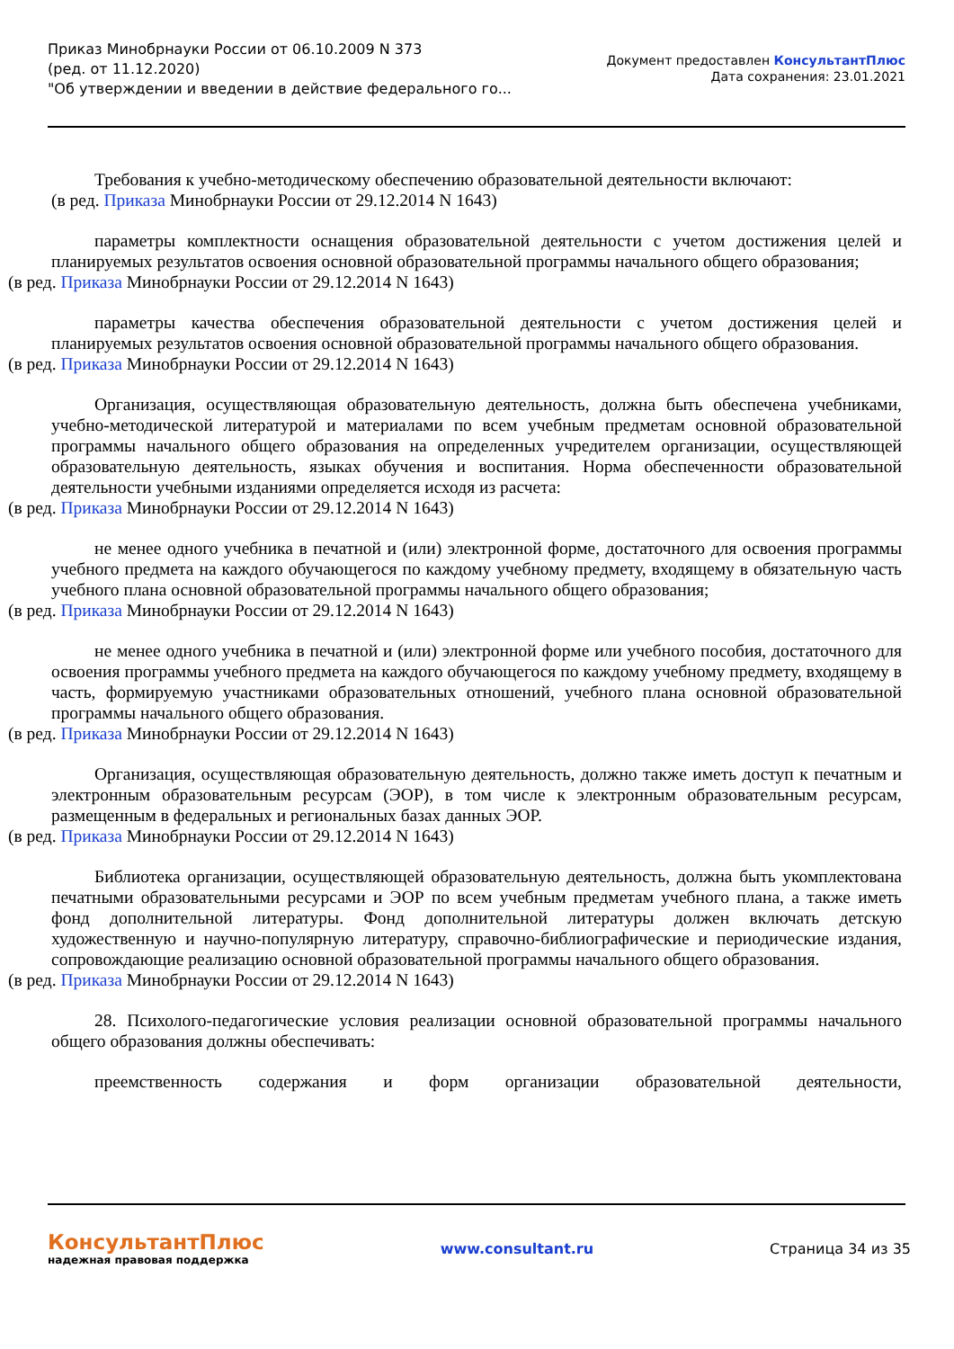Приказ Минобрнауки России от 06.10.2009 N 373
(ред. от 11.12.2020)
"Об утверждении и введении в действие федерального го...
Документ предоставлен КонсультантПлюс
Дата сохранения: 23.01.2021
Требования к учебно-методическому обеспечению образовательной деятельности включают:
(в ред. Приказа Минобрнауки России от 29.12.2014 N 1643)
параметры комплектности оснащения образовательной деятельности с учетом достижения целей и планируемых результатов освоения основной образовательной программы начального общего образования;
(в ред. Приказа Минобрнауки России от 29.12.2014 N 1643)
параметры качества обеспечения образовательной деятельности с учетом достижения целей и планируемых результатов освоения основной образовательной программы начального общего образования.
(в ред. Приказа Минобрнауки России от 29.12.2014 N 1643)
Организация, осуществляющая образовательную деятельность, должна быть обеспечена учебниками, учебно-методической литературой и материалами по всем учебным предметам основной образовательной программы начального общего образования на определенных учредителем организации, осуществляющей образовательную деятельность, языках обучения и воспитания. Норма обеспеченности образовательной деятельности учебными изданиями определяется исходя из расчета:
(в ред. Приказа Минобрнауки России от 29.12.2014 N 1643)
не менее одного учебника в печатной и (или) электронной форме, достаточного для освоения программы учебного предмета на каждого обучающегося по каждому учебному предмету, входящему в обязательную часть учебного плана основной образовательной программы начального общего образования;
(в ред. Приказа Минобрнауки России от 29.12.2014 N 1643)
не менее одного учебника в печатной и (или) электронной форме или учебного пособия, достаточного для освоения программы учебного предмета на каждого обучающегося по каждому учебному предмету, входящему в часть, формируемую участниками образовательных отношений, учебного плана основной образовательной программы начального общего образования.
(в ред. Приказа Минобрнауки России от 29.12.2014 N 1643)
Организация, осуществляющая образовательную деятельность, должно также иметь доступ к печатным и электронным образовательным ресурсам (ЭОР), в том числе к электронным образовательным ресурсам, размещенным в федеральных и региональных базах данных ЭОР.
(в ред. Приказа Минобрнауки России от 29.12.2014 N 1643)
Библиотека организации, осуществляющей образовательную деятельность, должна быть укомплектована печатными образовательными ресурсами и ЭОР по всем учебным предметам учебного плана, а также иметь фонд дополнительной литературы. Фонд дополнительной литературы должен включать детскую художественную и научно-популярную литературу, справочно-библиографические и периодические издания, сопровождающие реализацию основной образовательной программы начального общего образования.
(в ред. Приказа Минобрнауки России от 29.12.2014 N 1643)
28. Психолого-педагогические условия реализации основной образовательной программы начального общего образования должны обеспечивать:
преемственность содержания и форм организации образовательной деятельности,
КонсультантПлюс
надежная правовая поддержка
www.consultant.ru Страница 34 из 35